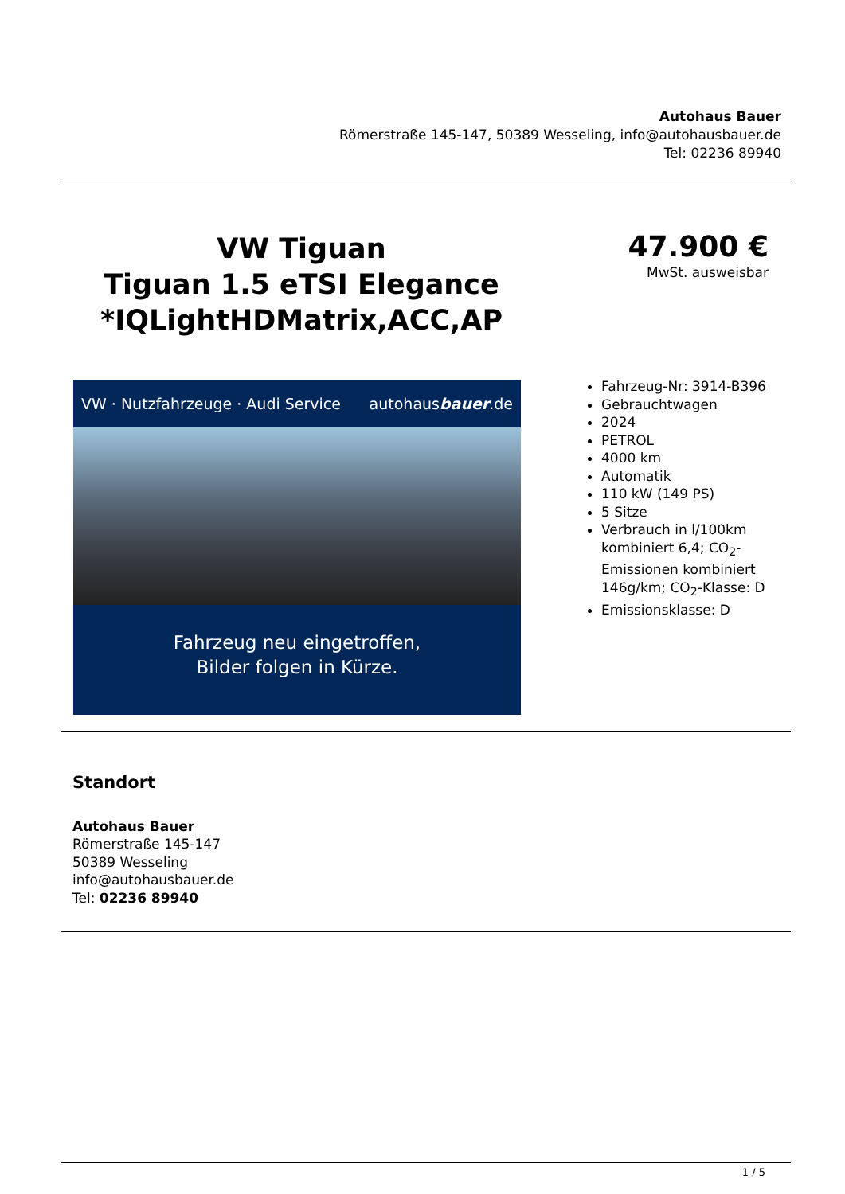Autohaus Bauer
Römerstraße 145-147, 50389 Wesseling, info@autohausbauer.de
Tel: 02236 89940
VW Tiguan
Tiguan 1.5 eTSI Elegance *IQLightHDMatrix,ACC,AP
47.900 €
MwSt. ausweisbar
VW · Nutzfahrzeuge · Audi Service autohausbauer.de
Fahrzeug neu eingetroffen,
Bilder folgen in Kürze.
Fahrzeug-Nr: 3914-B396
Gebrauchtwagen
2024
PETROL
4000 km
Automatik
110 kW (149 PS)
5 Sitze
Verbrauch in l/100km kombiniert 6,4; CO<sub>2</sub>-Emissionen kombiniert 146g/km; CO<sub>2</sub>-Klasse: D
Emissionsklasse: D
Standort
Autohaus Bauer
Römerstraße 145-147
50389 Wesseling
info@autohausbauer.de
Tel: 02236 89940
1 / 5